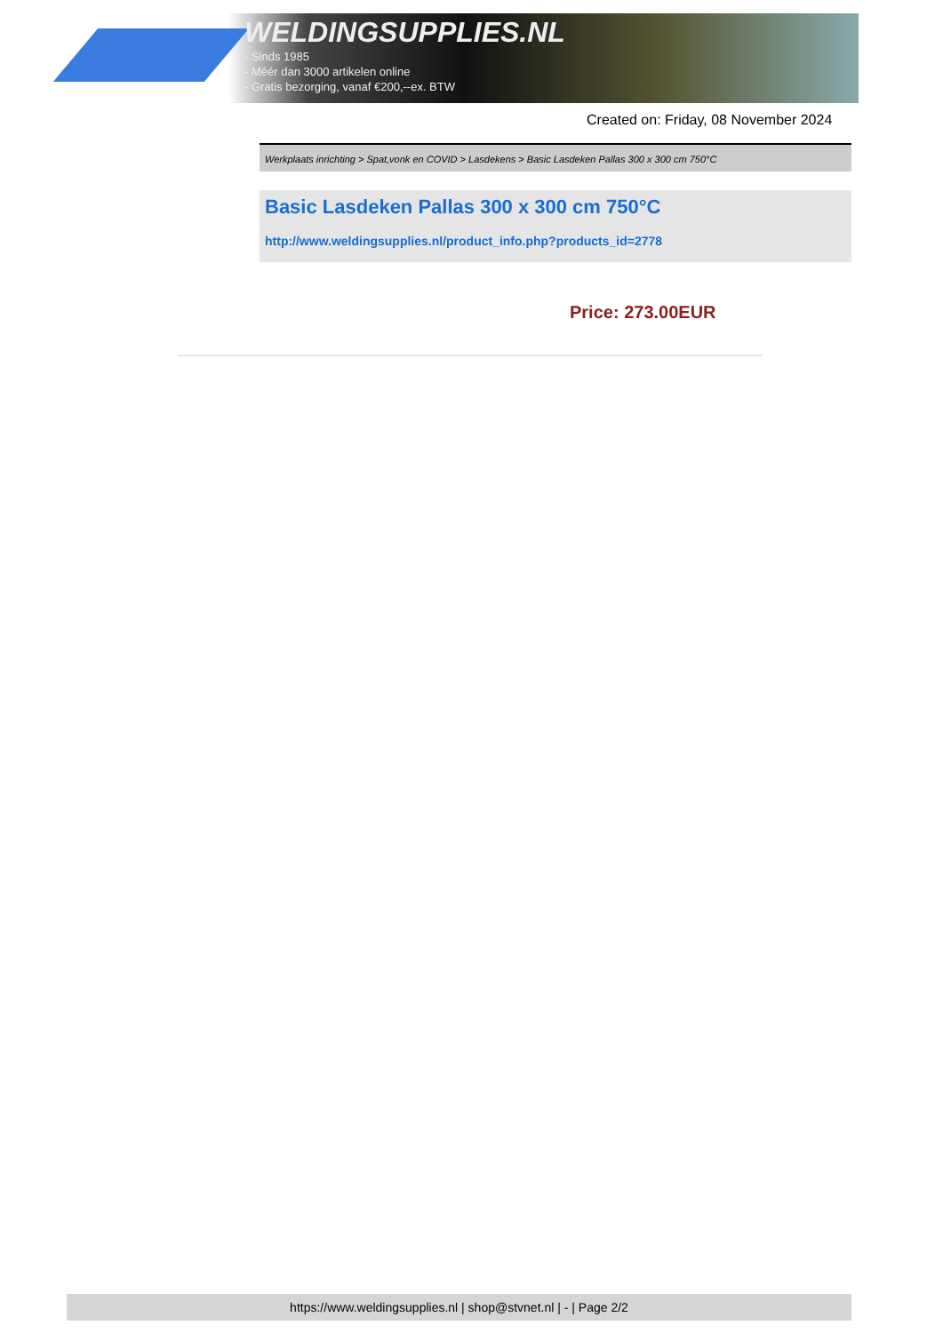WELDINGSUPPLIES.NL
- Sinds 1985
- Méér dan 3000 artikelen online
- Gratis bezorging, vanaf €200,--ex. BTW
Created on: Friday, 08 November 2024
Werkplaats inrichting > Spat,vonk en COVID > Lasdekens > Basic Lasdeken Pallas 300 x 300 cm 750°C
Basic Lasdeken Pallas 300 x 300 cm 750°C
http://www.weldingsupplies.nl/product_info.php?products_id=2778
Price: 273.00EUR
https://www.weldingsupplies.nl | shop@stvnet.nl | - | Page 2/2